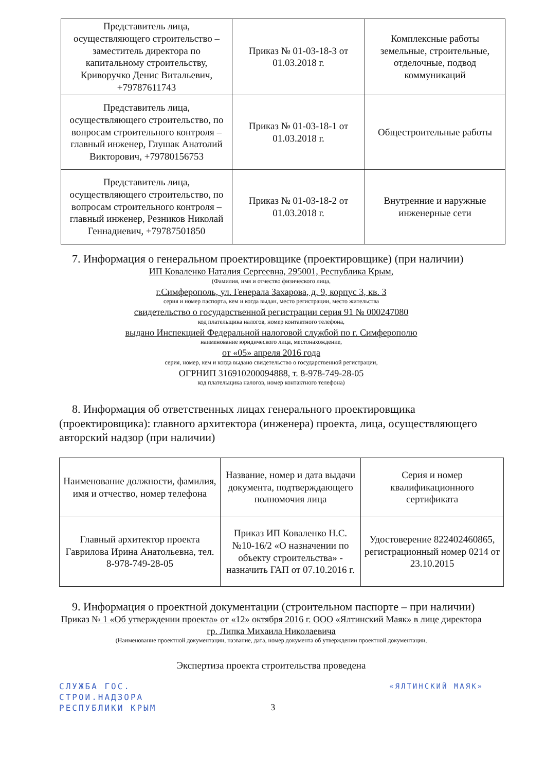| Представитель лица, осуществляющего строительство – заместитель директора по капитальному строительству, Криворучко Денис Витальевич, +79787611743 | Приказ № 01-03-18-3 от 01.03.2018 г. | Комплексные работы земельные, строительные, отделочные, подвод коммуникаций |
| Представитель лица, осуществляющего строительство, по вопросам строительного контроля – главный инженер, Глушак Анатолий Викторович, +79780156753 | Приказ № 01-03-18-1 от 01.03.2018 г. | Общестроительные работы |
| Представитель лица, осуществляющего строительство, по вопросам строительного контроля – главный инженер, Резников Николай Геннадиевич, +79787501850 | Приказ № 01-03-18-2 от 01.03.2018 г. | Внутренние и наружные инженерные сети |
7. Информация о генеральном проектировщике (проектировщике) (при наличии)
ИП Коваленко Наталия Сергеевна, 295001, Республика Крым,
(Фамилия, имя и отчество физического лица,
г.Симферополь, ул. Генерала Захарова, д. 9, корпус 3, кв. 3
серия и номер паспорта, кем и когда выдан, место регистрации, место жительства
свидетельство о государственной регистрации серия 91 № 000247080
код плательщика налогов, номер контактного телефона,
выдано Инспекцией Федеральной налоговой службой по г. Симферополю
наименование юридического лица, местонахождение,
от «05» апреля 2016 года
серия, номер, кем и когда выдано свидетельство о государственной регистрации,
ОГРНИП 316910200094888, т. 8-978-749-28-05
код плательщика налогов, номер контактного телефона)
8. Информация об ответственных лицах генерального проектировщика (проектировщика): главного архитектора (инженера) проекта, лица, осуществляющего авторский надзор (при наличии)
| Наименование должности, фамилия, имя и отчество, номер телефона | Название, номер и дата выдачи документа, подтверждающего полномочия лица | Серия и номер квалификационного сертификата |
| Главный архитектор проекта Гаврилова Ирина Анатольевна, тел. 8-978-749-28-05 | Приказ ИП Коваленко Н.С. №10-16/2 «О назначении по объекту строительства» - назначить ГАП от 07.10.2016 г. | Удостоверение 822402460865, регистрационный номер 0214 от 23.10.2015 |
9. Информация о проектной документации (строительном паспорте – при наличии)
Приказ № 1 «Об утверждении проекта» от «12» октября 2016 г. ООО «Ялтинский Маяк» в лице директора гр. Липка Михаила Николаевича
(Наименование проектной документации, название, дата, номер документа об утверждении проектной документации,
Экспертиза проекта строительства проведена
СЛУЖБА ГОС.
СТРОИ.НАДЗОРА
РЕСПУБЛИКИ КРЫМ
3
«ЯЛТИНСКИЙ МАЯК»